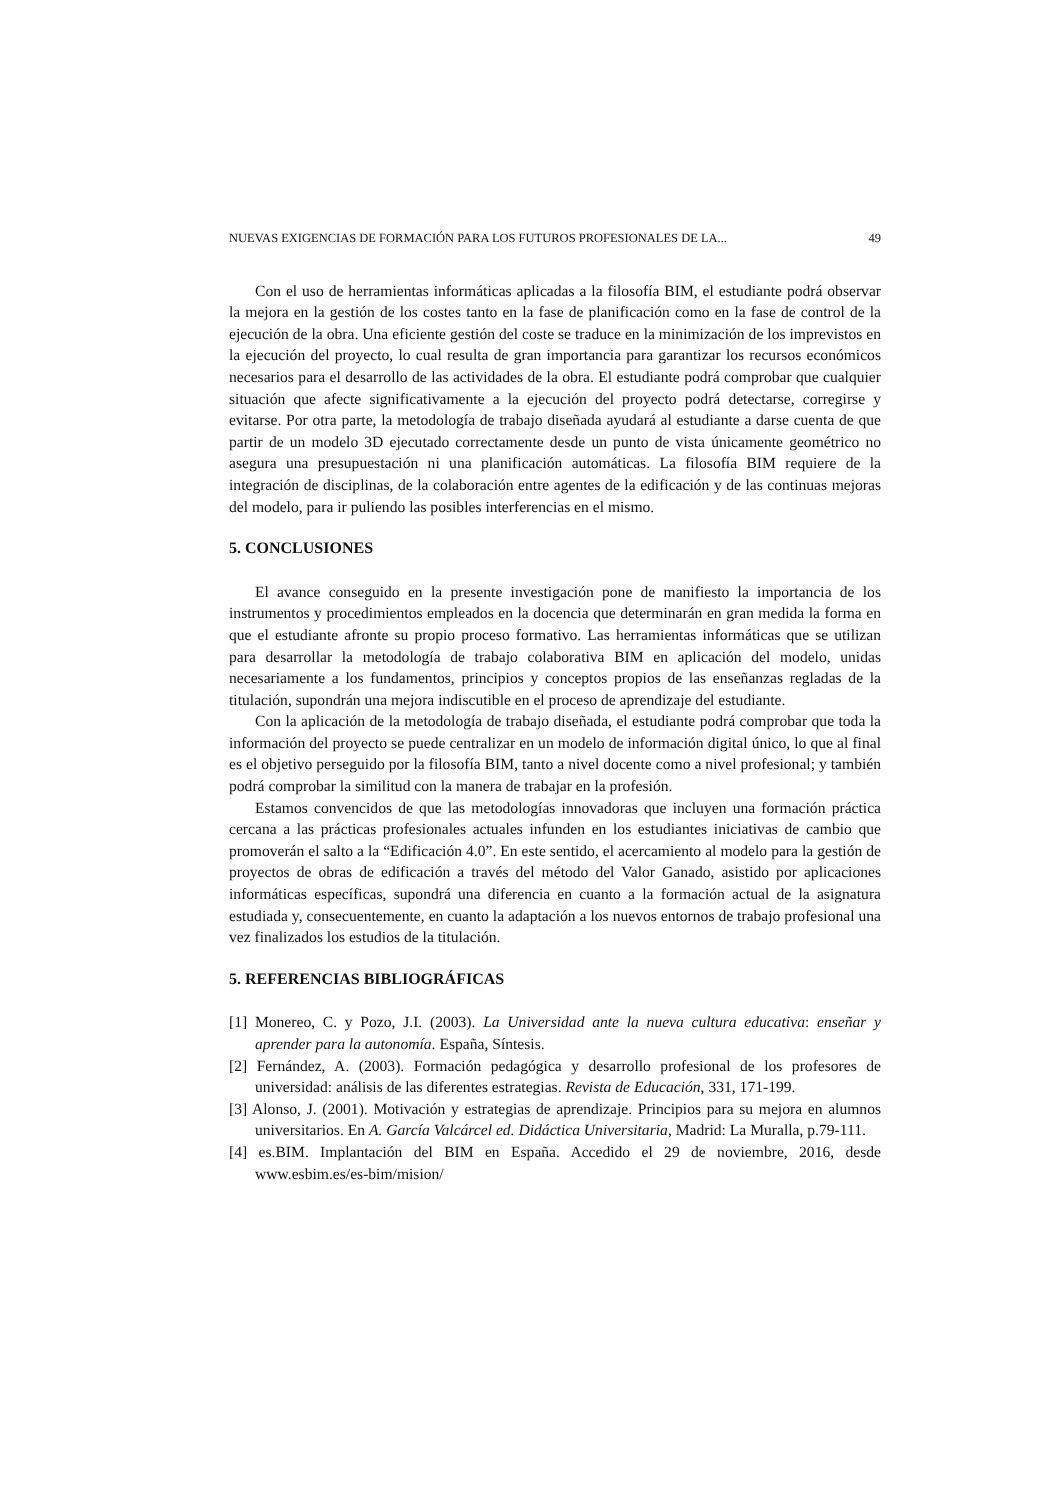NUEVAS EXIGENCIAS DE FORMACIÓN PARA LOS FUTUROS PROFESIONALES DE LA... 49
Con el uso de herramientas informáticas aplicadas a la filosofía BIM, el estudiante podrá observar la mejora en la gestión de los costes tanto en la fase de planificación como en la fase de control de la ejecución de la obra. Una eficiente gestión del coste se traduce en la minimización de los imprevistos en la ejecución del proyecto, lo cual resulta de gran importancia para garantizar los recursos económicos necesarios para el desarrollo de las actividades de la obra. El estudiante podrá comprobar que cualquier situación que afecte significativamente a la ejecución del proyecto podrá detectarse, corregirse y evitarse. Por otra parte, la metodología de trabajo diseñada ayudará al estudiante a darse cuenta de que partir de un modelo 3D ejecutado correctamente desde un punto de vista únicamente geométrico no asegura una presupuestación ni una planificación automáticas. La filosofía BIM requiere de la integración de disciplinas, de la colaboración entre agentes de la edificación y de las continuas mejoras del modelo, para ir puliendo las posibles interferencias en el mismo.
5. CONCLUSIONES
El avance conseguido en la presente investigación pone de manifiesto la importancia de los instrumentos y procedimientos empleados en la docencia que determinarán en gran medida la forma en que el estudiante afronte su propio proceso formativo. Las herramientas informáticas que se utilizan para desarrollar la metodología de trabajo colaborativa BIM en aplicación del modelo, unidas necesariamente a los fundamentos, principios y conceptos propios de las enseñanzas regladas de la titulación, supondrán una mejora indiscutible en el proceso de aprendizaje del estudiante.
Con la aplicación de la metodología de trabajo diseñada, el estudiante podrá comprobar que toda la información del proyecto se puede centralizar en un modelo de información digital único, lo que al final es el objetivo perseguido por la filosofía BIM, tanto a nivel docente como a nivel profesional; y también podrá comprobar la similitud con la manera de trabajar en la profesión.
Estamos convencidos de que las metodologías innovadoras que incluyen una formación práctica cercana a las prácticas profesionales actuales infunden en los estudiantes iniciativas de cambio que promoverán el salto a la “Edificación 4.0”. En este sentido, el acercamiento al modelo para la gestión de proyectos de obras de edificación a través del método del Valor Ganado, asistido por aplicaciones informáticas específicas, supondrá una diferencia en cuanto a la formación actual de la asignatura estudiada y, consecuentemente, en cuanto la adaptación a los nuevos entornos de trabajo profesional una vez finalizados los estudios de la titulación.
5. REFERENCIAS BIBLIOGRÁFICAS
[1] Monereo, C. y Pozo, J.I. (2003). La Universidad ante la nueva cultura educativa: enseñar y aprender para la autonomía. España, Síntesis.
[2] Fernández, A. (2003). Formación pedagógica y desarrollo profesional de los profesores de universidad: análisis de las diferentes estrategias. Revista de Educación, 331, 171-199.
[3] Alonso, J. (2001). Motivación y estrategias de aprendizaje. Principios para su mejora en alumnos universitarios. En A. García Valcárcel ed. Didáctica Universitaria, Madrid: La Muralla, p.79-111.
[4] es.BIM. Implantación del BIM en España. Accedido el 29 de noviembre, 2016, desde www.esbim.es/es-bim/mision/